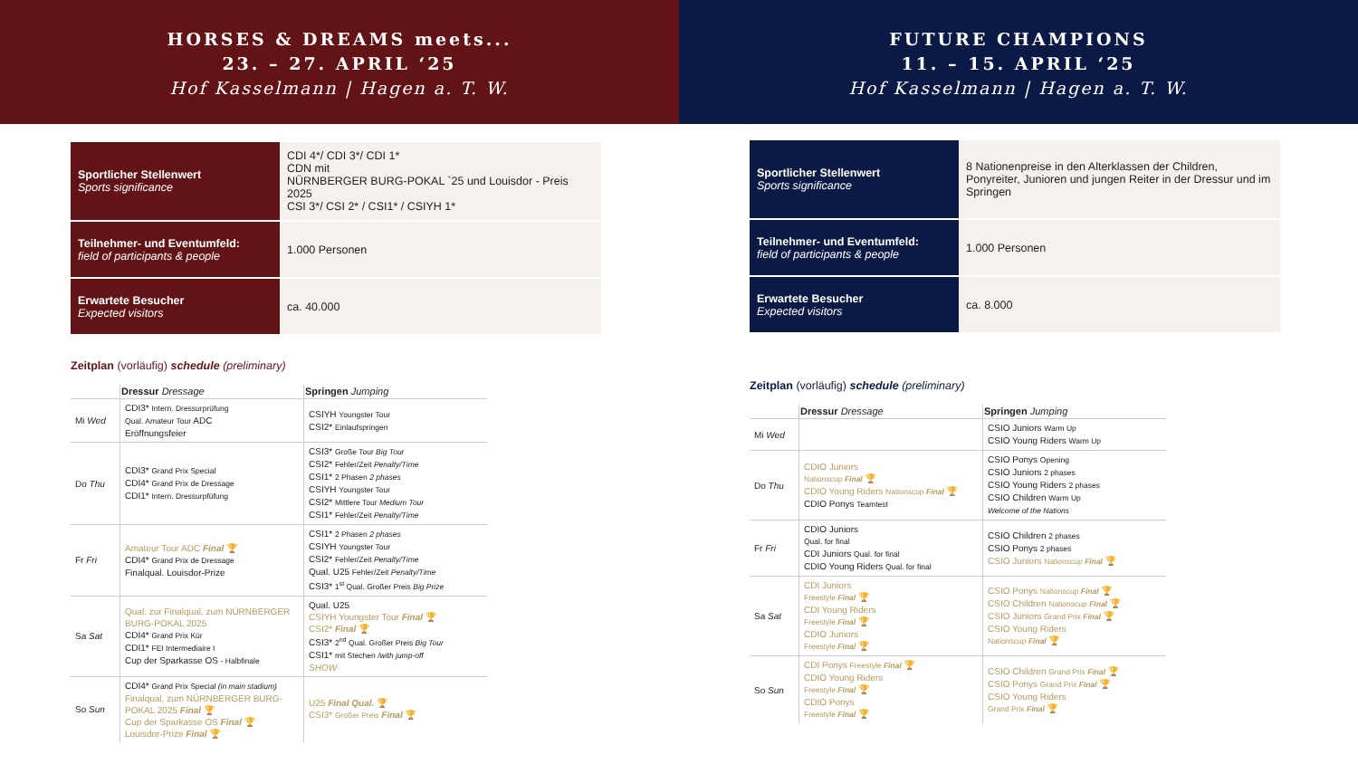HORSES & DREAMS meets...
23. – 27. APRIL ‘25
Hof Kasselmann | Hagen a. T. W.
| Sportlicher Stellenwert Sports significance | CDI 4*/ CDI 3*/ CDI 1* CDN mit NÜRNBERGER BURG-POKAL `25 und Louisdor - Preis 2025 CSI 3*/ CSI 2* / CSI1* / CSIYH 1* |
| Teilnehmer- und Eventumfeld: field of participants & people | 1.000 Personen |
| Erwartete Besucher Expected visitors | ca. 40.000 |
Zeitplan (vorläufig) schedule (preliminary)
| | Dressur Dressage | Springen Jumping |
| --- | --- | --- |
| Mi Wed | CDI3* Intern. Dressurprüfung Qual. Amateur Tour ADC Eröffnungsfeier | CSIYH Youngster Tour CSI2* Einlaufspringen |
| Do Thu | CDI3* Grand Prix Special CDI4* Grand Prix de Dressage CDI1* Intern. Dressurpfüfung | CSI3* Große Tour Big Tour CSI2* Fehler/Zeit Penalty/Time CSI1* 2 Phasen 2 phases CSIYH Youngster Tour CSI2* Mittlere Tour Medium Tour CSI1* Fehler/Zeit Penalty/Time |
| Fr Fri | Amateur Tour ADC Final 🏆 CDI4* Grand Prix de Dressage Finalqual. Louisdor-Prize | CSI1* 2 Phasen 2 phases CSIYH Youngster Tour CSI2* Fehler/Zeit Penalty/Time Qual. U25 Fehler/Zeit Penalty/Time CSI3* 1<sup>st</sup> Qual. Großer Preis Big Prize |
| Sa Sat | Qual. zur Finalqual. zum NÜRNBERGER BURG-POKAL 2025 CDI4* Grand Prix Kür CDI1* FEI Intermediaire I Cup der Sparkasse OS - Halbfinale | Qual. U25 CSIYH Youngster Tour Final 🏆 CSI2* Final 🏆 CSI3* 2<sup>nd</sup> Qual. Großer Preis Big Tour CSI1* mit Stechen /with jump-off SHOW |
| So Sun | CDI4* Grand Prix Special (in main stadium) Finalqual. zum NÜRNBERGER BURG-POKAL 2025 Final 🏆 Cup der Sparkasse OS Final 🏆 Louisdor-Prize Final 🏆 | U25 Final Qual. 🏆 CSI3* Großer Preis Final 🏆 |
FUTURE CHAMPIONS
11. – 15. APRIL ‘25
Hof Kasselmann | Hagen a. T. W.
| Sportlicher Stellenwert Sports significance | 8 Nationenpreise in den Alterklassen der Children, Ponyreiter, Junioren und jungen Reiter in der Dressur und im Springen |
| Teilnehmer- und Eventumfeld: field of participants & people | 1.000 Personen |
| Erwartete Besucher Expected visitors | ca. 8.000 |
Zeitplan (vorläufig) schedule (preliminary)
| | Dressur Dressage | Springen Jumping |
| --- | --- | --- |
| Mi Wed | | CSIO Juniors Warm Up CSIO Young Riders Warm Up |
| Do Thu | CDIO Juniors Nationscup Final 🏆 CDIO Young Riders Nationscup Final 🏆 CDIO Ponys Teamtest | CSIO Ponys Opening CSIO Juniors 2 phases CSIO Young Riders 2 phases CSIO Children Warm Up Welcome of the Nations |
| Fr Fri | CDIO Juniors Qual. for final CDI Juniors Qual. for final CDIO Young Riders Qual. for final | CSIO Children 2 phases CSIO Ponys 2 phases CSIO Juniors Nationscup Final 🏆 |
| Sa Sat | CDI Juniors Freestyle Final 🏆 CDI Young Riders Freestyle Final 🏆 CDIO Juniors Freestyle Final 🏆 | CSIO Ponys Nationscup Final 🏆 CSIO Children Nationscup Final 🏆 CSIO Juniors Grand Prix Final 🏆 CSIO Young Riders Nationscup Final 🏆 |
| So Sun | CDI Ponys Freestyle Final 🏆 CDIO Young Riders Freestyle Final 🏆 CDIO Ponys Freestyle Final 🏆 | CSIO Children Grand Prix Final 🏆 CSIO Ponys Grand Prix Final 🏆 CSIO Young Riders Grand Prix Final 🏆 |